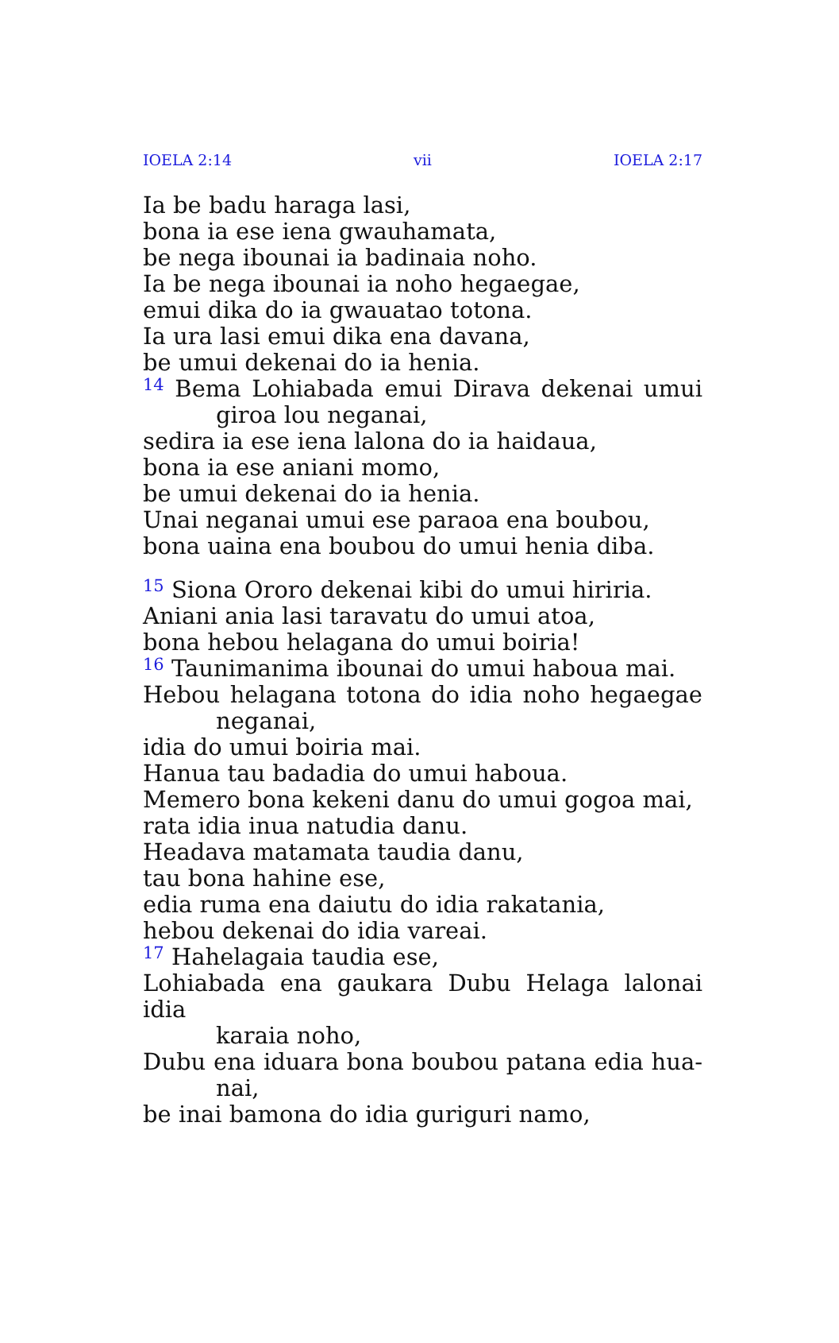IOELA 2:14 vii IOELA 2:17
Ia be badu haraga lasi,
bona ia ese iena gwauhamata,
be nega ibounai ia badinaia noho.
Ia be nega ibounai ia noho hegaegae,
emui dika do ia gwauatao totona.
Ia ura lasi emui dika ena davana,
be umui dekenai do ia henia.
<sup>14</sup> Bema Lohiabada emui Dirava dekenai umui
giroa lou neganai,
sedira ia ese iena lalona do ia haidaua,
bona ia ese aniani momo,
be umui dekenai do ia henia.
Unai neganai umui ese paraoa ena boubou,
bona uaina ena boubou do umui henia diba.
<sup>15</sup> Siona Ororo dekenai kibi do umui hiriria.
Aniani ania lasi taravatu do umui atoa,
bona hebou helagana do umui boiria!
<sup>16</sup> Taunimanima ibounai do umui haboua mai.
Hebou helagana totona do idia noho hegaegae
neganai,
idia do umui boiria mai.
Hanua tau badadia do umui haboua.
Memero bona kekeni danu do umui gogoa mai,
rata idia inua natudia danu.
Headava matamata taudia danu,
tau bona hahine ese,
edia ruma ena daiutu do idia rakatania,
hebou dekenai do idia vareai.
<sup>17</sup> Hahelagaia taudia ese,
Lohiabada ena gaukara Dubu Helaga lalonai idia
karaia noho,
Dubu ena iduara bona boubou patana edia hua-
nai,
be inai bamona do idia guriguri namo,